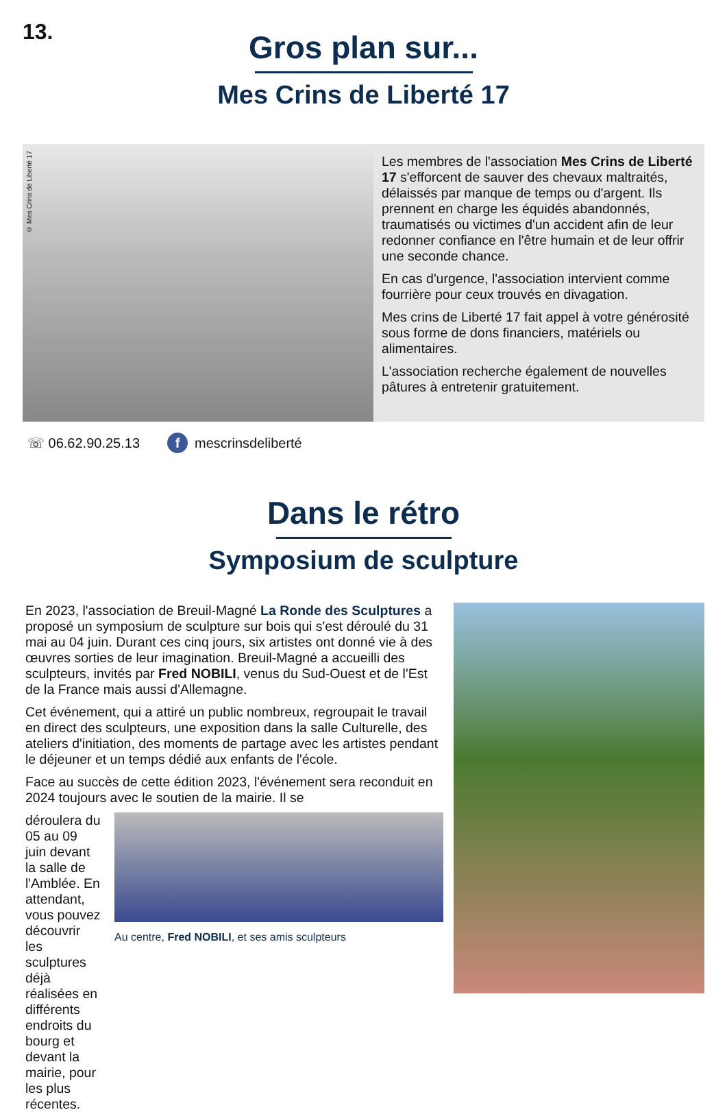13.
Gros plan sur...
Mes Crins de Liberté 17
© Mes Crins de Liberté 17
Les membres de l'association Mes Crins de Liberté 17 s'efforcent de sauver des chevaux maltraités, délaissés par manque de temps ou d'argent. Ils prennent en charge les équidés abandonnés, traumatisés ou victimes d'un accident afin de leur redonner confiance en l'être humain et de leur offrir une seconde chance.
En cas d'urgence, l'association intervient comme fourrière pour ceux trouvés en divagation.
Mes crins de Liberté 17 fait appel à votre générosité sous forme de dons financiers, matériels ou alimentaires.
L'association recherche également de nouvelles pâtures à entretenir gratuitement.
☏ 06.62.90.25.13 f mescrinsdeliberté
Dans le rétro
Symposium de sculpture
En 2023, l'association de Breuil-Magné La Ronde des Sculptures a proposé un symposium de sculpture sur bois qui s'est déroulé du 31 mai au 04 juin. Durant ces cinq jours, six artistes ont donné vie à des œuvres sorties de leur imagination. Breuil-Magné a accueilli des sculpteurs, invités par Fred NOBILI, venus du Sud-Ouest et de l'Est de la France mais aussi d'Allemagne.
Cet événement, qui a attiré un public nombreux, regroupait le travail en direct des sculpteurs, une exposition dans la salle Culturelle, des ateliers d'initiation, des moments de partage avec les artistes pendant le déjeuner et un temps dédié aux enfants de l'école.
Face au succès de cette édition 2023, l'événement sera reconduit en 2024 toujours avec le soutien de la mairie. Il se
déroulera du 05 au 09 juin devant la salle de l'Amblée. En attendant, vous pouvez découvrir les sculptures déjà réalisées en différents endroits du bourg et devant la mairie, pour les plus récentes.
Au centre, Fred NOBILI, et ses amis sculpteurs